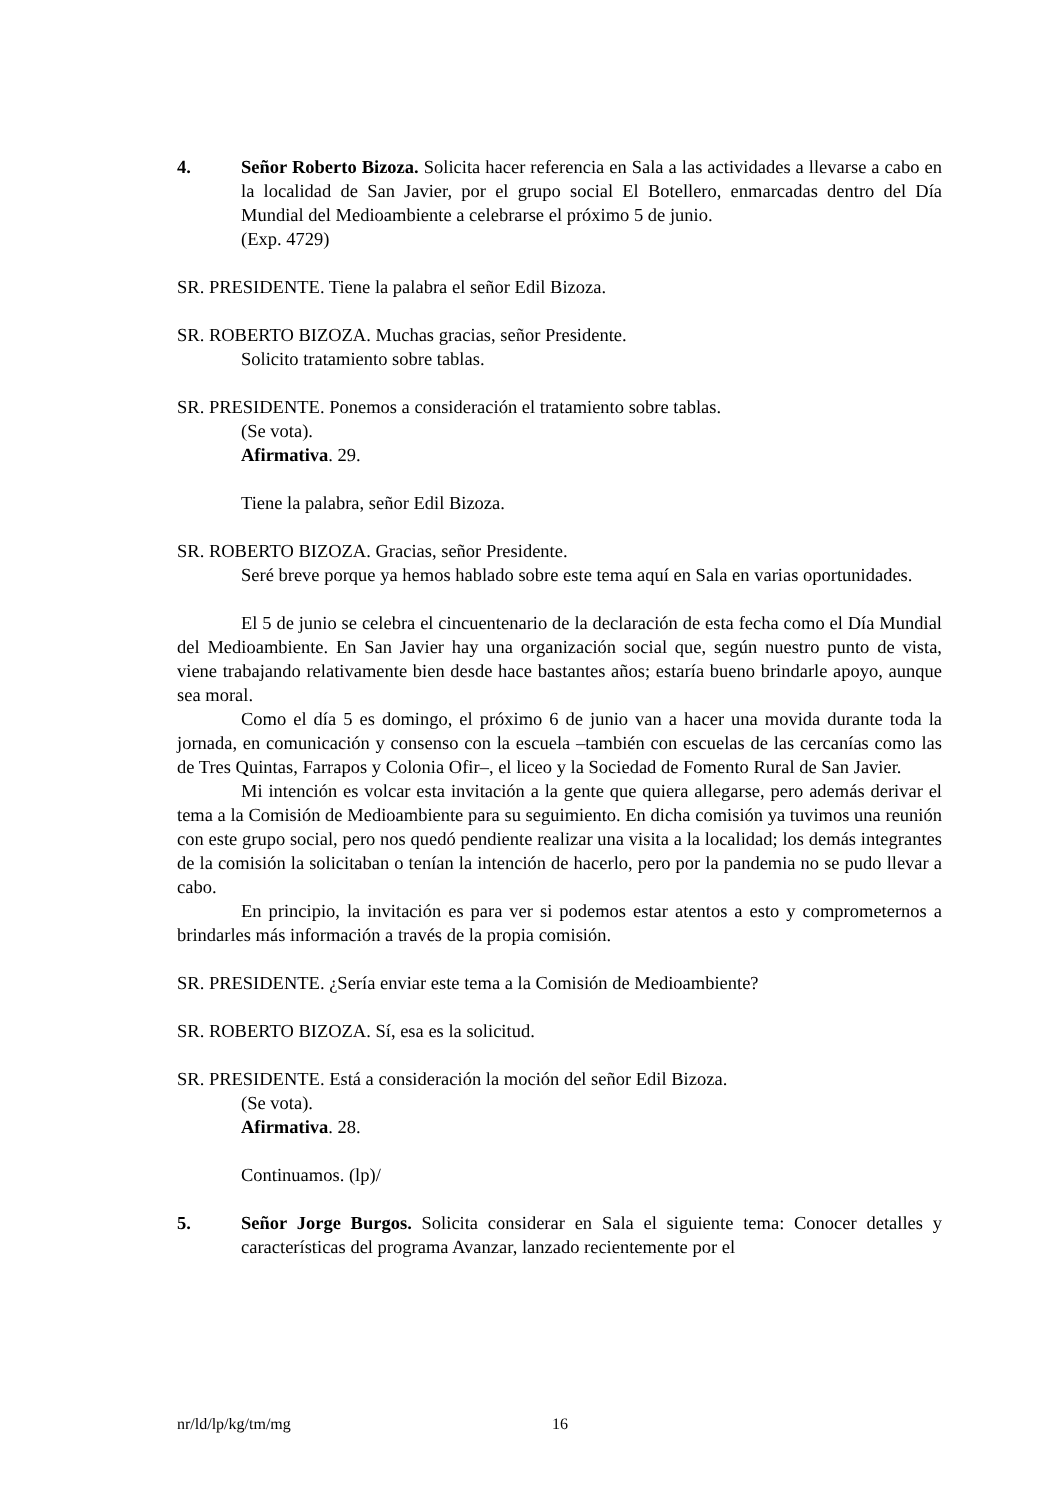4. Señor Roberto Bizoza. Solicita hacer referencia en Sala a las actividades a llevarse a cabo en la localidad de San Javier, por el grupo social El Botellero, enmarcadas dentro del Día Mundial del Medioambiente a celebrarse el próximo 5 de junio.
(Exp. 4729)
SR. PRESIDENTE. Tiene la palabra el señor Edil Bizoza.
SR. ROBERTO BIZOZA. Muchas gracias, señor Presidente.
Solicito tratamiento sobre tablas.
SR. PRESIDENTE. Ponemos a consideración el tratamiento sobre tablas.
(Se vota).
Afirmativa. 29.
Tiene la palabra, señor Edil Bizoza.
SR. ROBERTO BIZOZA. Gracias, señor Presidente.
Seré breve porque ya hemos hablado sobre este tema aquí en Sala en varias oportunidades.
El 5 de junio se celebra el cincuentenario de la declaración de esta fecha como el Día Mundial del Medioambiente. En San Javier hay una organización social que, según nuestro punto de vista, viene trabajando relativamente bien desde hace bastantes años; estaría bueno brindarle apoyo, aunque sea moral.
Como el día 5 es domingo, el próximo 6 de junio van a hacer una movida durante toda la jornada, en comunicación y consenso con la escuela –también con escuelas de las cercanías como las de Tres Quintas, Farrapos y Colonia Ofir–, el liceo y la Sociedad de Fomento Rural de San Javier.
Mi intención es volcar esta invitación a la gente que quiera allegarse, pero además derivar el tema a la Comisión de Medioambiente para su seguimiento. En dicha comisión ya tuvimos una reunión con este grupo social, pero nos quedó pendiente realizar una visita a la localidad; los demás integrantes de la comisión la solicitaban o tenían la intención de hacerlo, pero por la pandemia no se pudo llevar a cabo.
En principio, la invitación es para ver si podemos estar atentos a esto y comprometernos a brindarles más información a través de la propia comisión.
SR. PRESIDENTE. ¿Sería enviar este tema a la Comisión de Medioambiente?
SR. ROBERTO BIZOZA. Sí, esa es la solicitud.
SR. PRESIDENTE. Está a consideración la moción del señor Edil Bizoza.
(Se vota).
Afirmativa. 28.
Continuamos. (lp)/
5. Señor Jorge Burgos. Solicita considerar en Sala el siguiente tema: Conocer detalles y características del programa Avanzar, lanzado recientemente por el
nr/ld/lp/kg/tm/mg 16